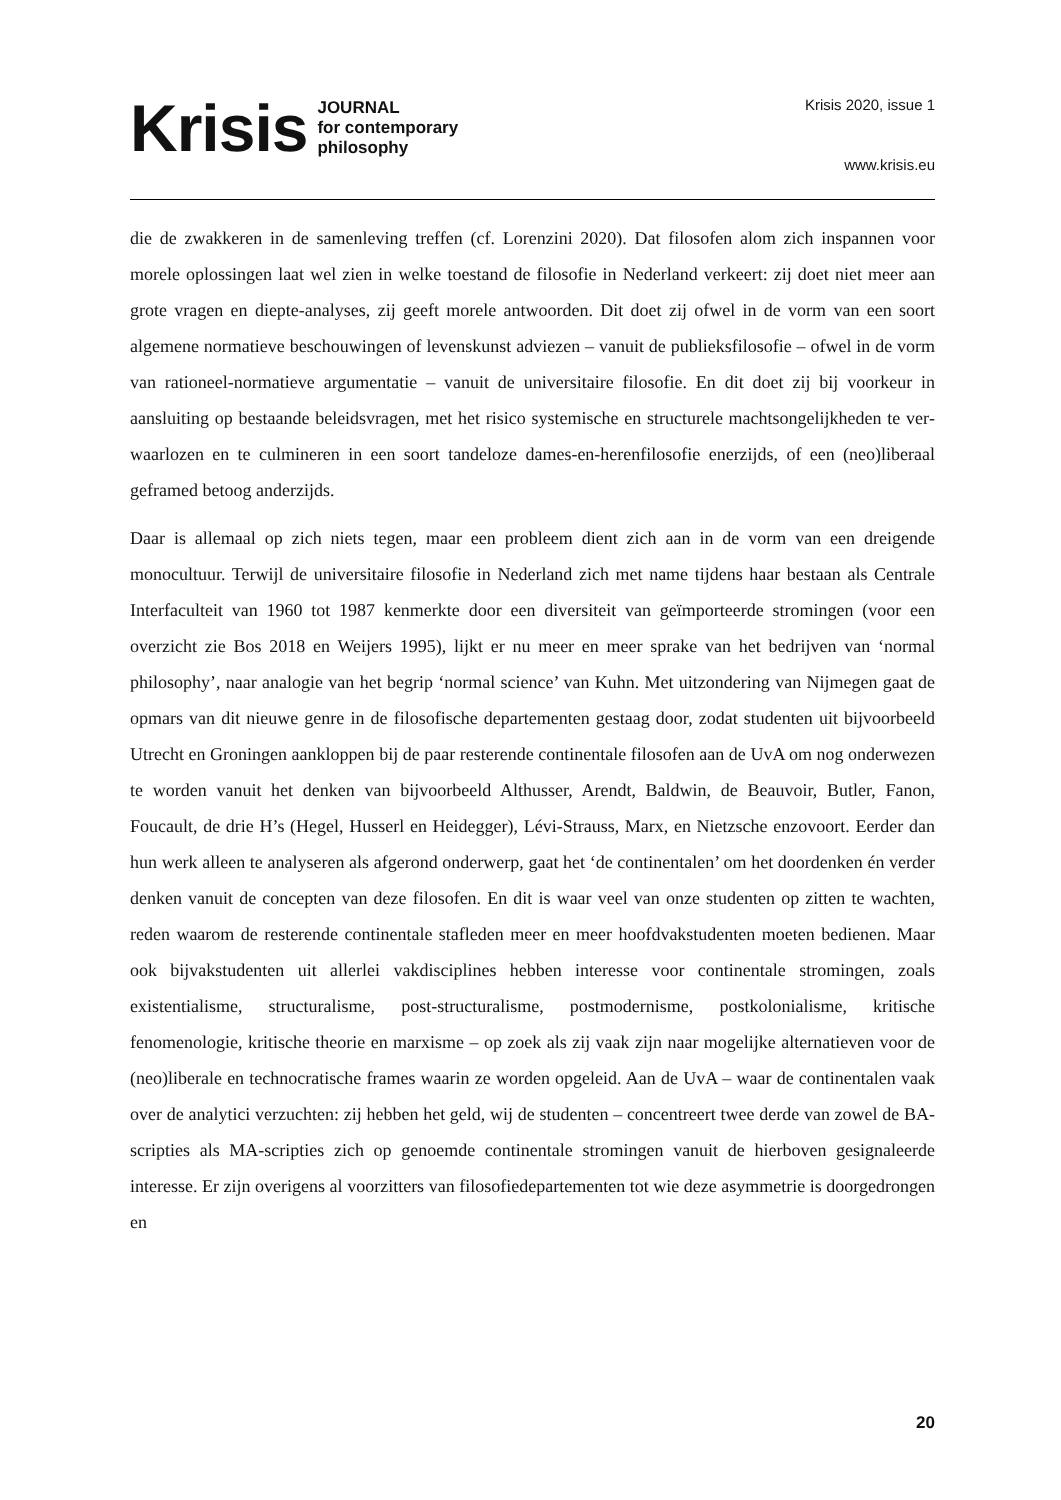Krisis
JOURNAL
for contemporary
philosophy
Krisis 2020, issue 1
www.krisis.eu
die de zwakkeren in de samenleving treffen (cf. Lorenzini 2020). Dat filosofen alom zich in­spannen voor morele oplossingen laat wel zien in welke toestand de filosofie in Nederland verkeert: zij doet niet meer aan grote vragen en diepte-analyses, zij geeft morele antwoorden. Dit doet zij ofwel in de vorm van een soort algemene normatieve beschouwingen of levens­kunst adviezen – vanuit de publieksfilosofie – ofwel in de vorm van rationeel-normatieve ar­gumentatie – vanuit de universitaire filosofie. En dit doet zij bij voorkeur in aansluiting op bestaande beleidsvragen, met het risico systemische en structurele machtsongelijkheden te ver­waarlozen en te culmineren in een soort tandeloze dames-en-herenfilosofie enerzijds, of een (neo)liberaal geframed betoog anderzijds.
Daar is allemaal op zich niets tegen, maar een probleem dient zich aan in de vorm van een dreigende monocultuur. Terwijl de universitaire filosofie in Nederland zich met name tijdens haar bestaan als Centrale Interfaculteit van 1960 tot 1987 kenmerkte door een diversiteit van geïmporteerde stromingen (voor een overzicht zie Bos 2018 en Weijers 1995), lijkt er nu meer en meer sprake van het bedrijven van ‘normal philosophy’, naar analogie van het begrip ‘nor­mal science’ van Kuhn. Met uitzondering van Nijmegen gaat de opmars van dit nieuwe genre in de filosofische departementen gestaag door, zodat studenten uit bijvoorbeeld Utrecht en Groningen aankloppen bij de paar resterende continentale filosofen aan de UvA om nog on­derwezen te worden vanuit het denken van bijvoorbeeld Althusser, Arendt, Baldwin, de Beau­voir, Butler, Fanon, Foucault, de drie H’s (Hegel, Husserl en Heidegger), Lévi-Strauss, Marx, en Nietzsche enzovoort. Eerder dan hun werk alleen te analyseren als afgerond onderwerp, gaat het ‘de continentalen’ om het doordenken én verder denken vanuit de concepten van deze filosofen. En dit is waar veel van onze studenten op zitten te wachten, reden waarom de reste­rende continentale stafleden meer en meer hoofdvakstudenten moeten bedienen. Maar ook bij­vakstudenten uit allerlei vakdisciplines hebben interesse voor continentale stromingen, zoals existentialisme, structuralisme, post-structuralisme, postmodernisme, postkolonialisme, kriti­sche fenomenologie, kritische theorie en marxisme – op zoek als zij vaak zijn naar mogelijke alternatieven voor de (neo)liberale en technocratische frames waarin ze worden opgeleid. Aan de UvA – waar de continentalen vaak over de analytici verzuchten: zij hebben het geld, wij de studenten – concentreert twee derde van zowel de BA-scripties als MA-scripties zich op ge­noemde continentale stromingen vanuit de hierboven gesignaleerde interesse. Er zijn overi­gens al voorzitters van filosofiedepartementen tot wie deze asymmetrie is doorgedrongen en
20